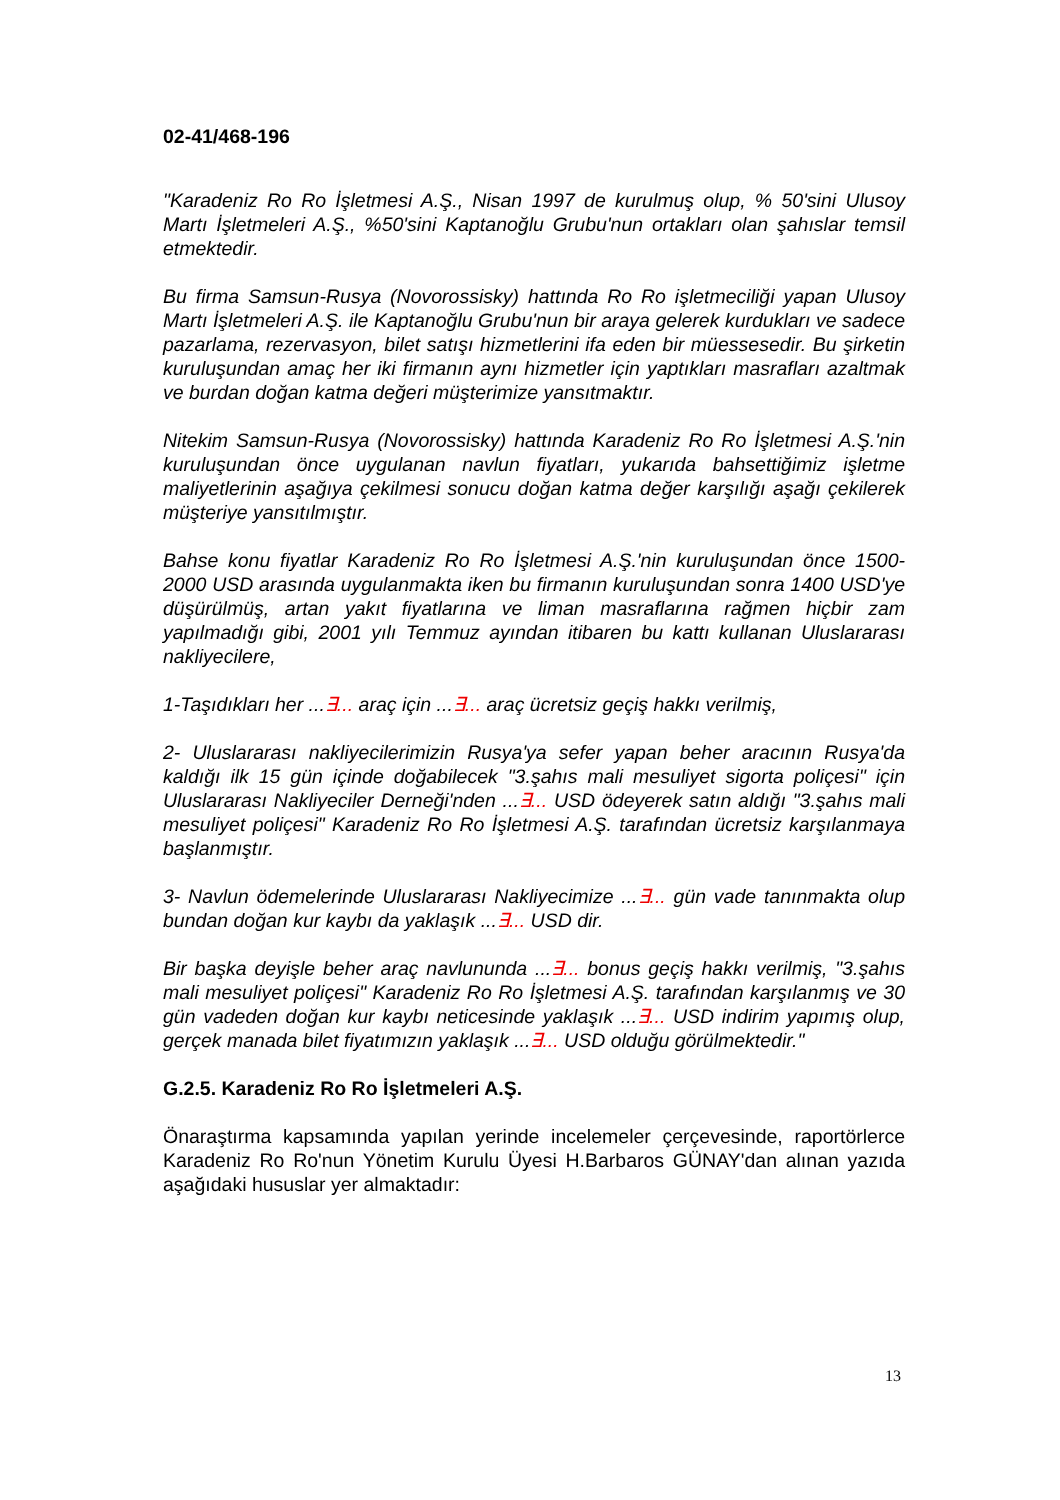02-41/468-196
"Karadeniz Ro Ro İşletmesi A.Ş., Nisan 1997 de kurulmuş olup, % 50'sini Ulusoy Martı İşletmeleri A.Ş., %50'sini Kaptanoğlu Grubu'nun ortakları olan şahıslar temsil etmektedir.
Bu firma Samsun-Rusya (Novorossisky) hattında Ro Ro işletmeciliği yapan Ulusoy Martı İşletmeleri A.Ş. ile Kaptanoğlu Grubu'nun bir araya gelerek kurdukları ve sadece pazarlama, rezervasyon, bilet satışı hizmetlerini ifa eden bir müessesedir. Bu şirketin kuruluşundan amaç her iki firmanın aynı hizmetler için yaptıkları masrafları azaltmak ve burdan doğan katma değeri müşterimize yansıtmaktır.
Nitekim Samsun-Rusya (Novorossisky) hattında Karadeniz Ro Ro İşletmesi A.Ş.'nin kuruluşundan önce uygulanan navlun fiyatları, yukarıda bahsettiğimiz işletme maliyetlerinin aşağıya çekilmesi sonucu doğan katma değer karşılığı aşağı çekilerek müşteriye yansıtılmıştır.
Bahse konu fiyatlar Karadeniz Ro Ro İşletmesi A.Ş.'nin kuruluşundan önce 1500-2000 USD arasında uygulanmakta iken bu firmanın kuruluşundan sonra 1400 USD'ye düşürülmüş, artan yakıt fiyatlarına ve liman masraflarına rağmen hiçbir zam yapılmadığı gibi, 2001 yılı Temmuz ayından itibaren bu kattı kullanan Uluslararası nakliyecilere,
1-Taşıdıkları her ...∃... araç için ...∃... araç ücretsiz geçiş hakkı verilmiş,
2- Uluslararası nakliyecilerimizin Rusya'ya sefer yapan beher aracının Rusya'da kaldığı ilk 15 gün içinde doğabilecek "3.şahıs mali mesuliyet sigorta poliçesi" için Uluslararası Nakliyeciler Derneği'nden ...∃... USD ödeyerek satın aldığı "3.şahıs mali mesuliyet poliçesi" Karadeniz Ro Ro İşletmesi A.Ş. tarafından ücretsiz karşılanmaya başlanmıştır.
3- Navlun ödemelerinde Uluslararası Nakliyecimize ...∃... gün vade tanınmakta olup bundan doğan kur kaybı da yaklaşık ...∃... USD dir.
Bir başka deyişle beher araç navlununda ...∃... bonus geçiş hakkı verilmiş, "3.şahıs mali mesuliyet poliçesi" Karadeniz Ro Ro İşletmesi A.Ş. tarafından karşılanmış ve 30 gün vadeden doğan kur kaybı neticesinde yaklaşık ...∃... USD indirim yapımış olup, gerçek manada bilet fiyatımızın yaklaşık ...∃... USD olduğu görülmektedir."
G.2.5. Karadeniz Ro Ro İşletmeleri A.Ş.
Önaraştırma kapsamında yapılan yerinde incelemeler çerçevesinde, raportörlerce Karadeniz Ro Ro'nun Yönetim Kurulu Üyesi H.Barbaros GÜNAY'dan alınan yazıda aşağıdaki hususlar yer almaktadır:
13